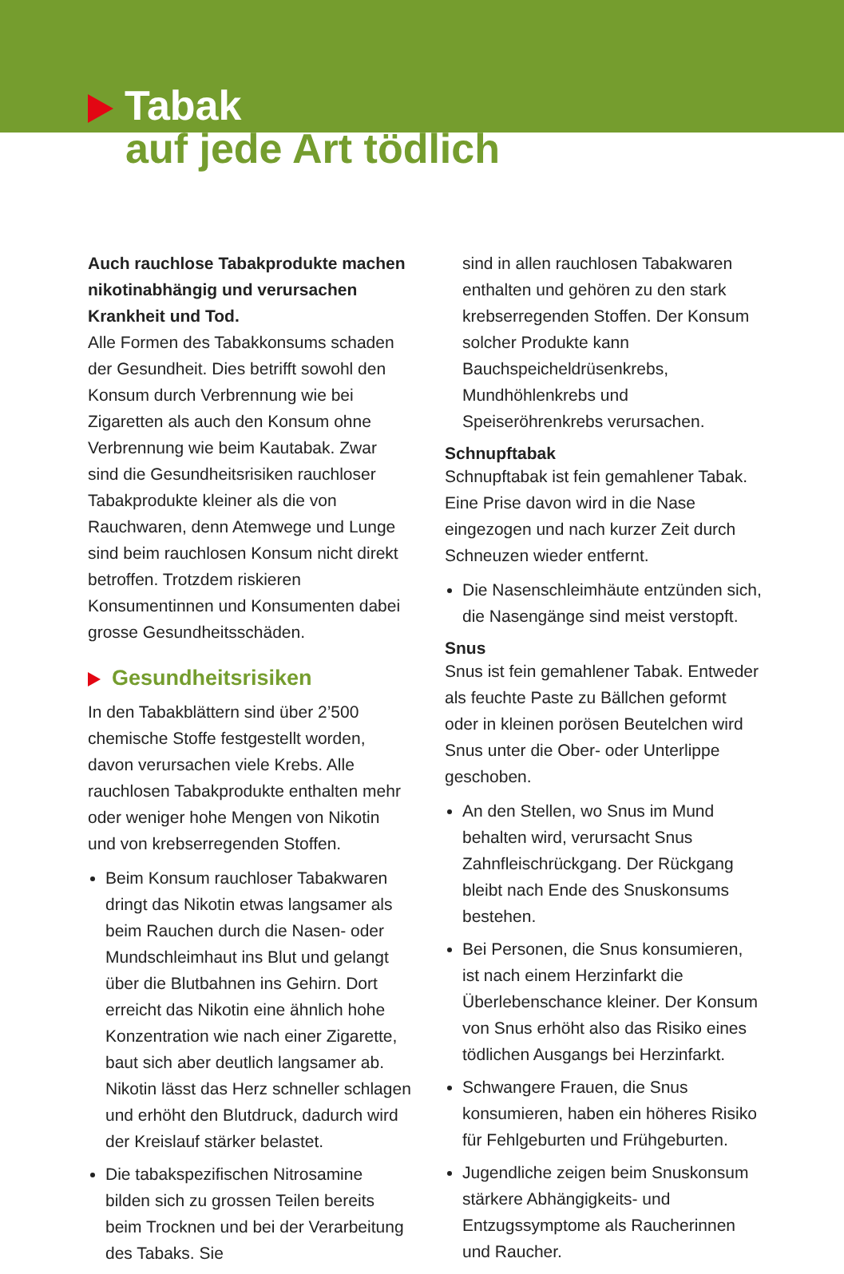Tabak
auf jede Art tödlich
Auch rauchlose Tabakprodukte machen nikotinabhängig und verursachen Krankheit und Tod.
Alle Formen des Tabakkonsums schaden der Gesundheit. Dies betrifft sowohl den Konsum durch Verbrennung wie bei Zigaretten als auch den Konsum ohne Verbrennung wie beim Kautabak. Zwar sind die Gesundheitsrisiken rauchloser Tabakprodukte kleiner als die von Rauchwaren, denn Atemwege und Lunge sind beim rauchlosen Konsum nicht direkt betroffen. Trotzdem riskieren Konsumentinnen und Konsumenten dabei grosse Gesundheitsschäden.
Gesundheitsrisiken
In den Tabakblättern sind über 2’500 chemische Stoffe festgestellt worden, davon verursachen viele Krebs. Alle rauchlosen Tabakprodukte enthalten mehr oder weniger hohe Mengen von Nikotin und von krebserregenden Stoffen.
Beim Konsum rauchloser Tabakwaren dringt das Nikotin etwas langsamer als beim Rauchen durch die Nasen- oder Mundschleimhaut ins Blut und gelangt über die Blutbahnen ins Gehirn. Dort erreicht das Nikotin eine ähnlich hohe Konzentration wie nach einer Zigarette, baut sich aber deutlich langsamer ab. Nikotin lässt das Herz schneller schlagen und erhöht den Blutdruck, dadurch wird der Kreislauf stärker belastet.
Die tabakspezifischen Nitrosamine bilden sich zu grossen Teilen bereits beim Trocknen und bei der Verarbeitung des Tabaks. Sie
sind in allen rauchlosen Tabakwaren enthalten und gehören zu den stark krebserregenden Stoffen. Der Konsum solcher Produkte kann Bauchspeicheldrüsenkrebs, Mundhöhlenkrebs und Speiseröhrenkrebs verursachen.
Schnupftabak
Schnupftabak ist fein gemahlener Tabak. Eine Prise davon wird in die Nase eingezogen und nach kurzer Zeit durch Schneuzen wieder entfernt.
Die Nasenschleimhäute entzünden sich, die Nasengänge sind meist verstopft.
Snus
Snus ist fein gemahlener Tabak. Entweder als feuchte Paste zu Bällchen geformt oder in kleinen porösen Beutelchen wird Snus unter die Ober- oder Unterlippe geschoben.
An den Stellen, wo Snus im Mund behalten wird, verursacht Snus Zahnfleischrückgang. Der Rückgang bleibt nach Ende des Snuskonsums bestehen.
Bei Personen, die Snus konsumieren, ist nach einem Herzinfarkt die Überlebenschance kleiner. Der Konsum von Snus erhöht also das Risiko eines tödlichen Ausgangs bei Herzinfarkt.
Schwangere Frauen, die Snus konsumieren, haben ein höheres Risiko für Fehlgeburten und Frühgeburten.
Jugendliche zeigen beim Snuskonsum stärkere Abhängigkeits- und Entzugssymptome als Raucherinnen und Raucher.